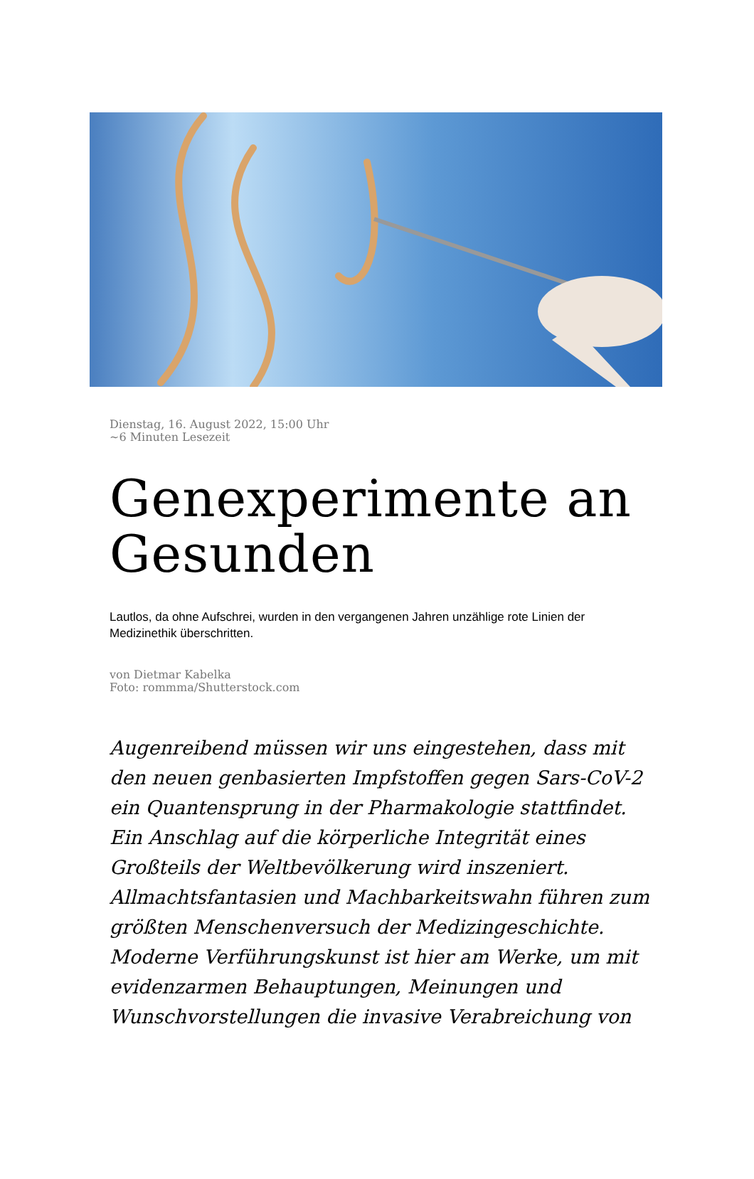Dienstag, 16. August 2022, 15:00 Uhr
~6 Minuten Lesezeit
Genexperimente an Gesunden
Lautlos, da ohne Aufschrei, wurden in den vergangenen Jahren unzählige rote Linien der Medizinethik überschritten.
von Dietmar Kabelka
Foto: rommma/Shutterstock.com
Augenreibend müssen wir uns eingestehen, dass mit den neuen genbasierten Impfstoffen gegen Sars-CoV-2 ein Quantensprung in der Pharmakologie stattfindet. Ein Anschlag auf die körperliche Integrität eines Großteils der Weltbevölkerung wird inszeniert. Allmachtsfantasien und Machbarkeitswahn führen zum größten Menschenversuch der Medizingeschichte. Moderne Verführungskunst ist hier am Werke, um mit evidenzarmen Behauptungen, Meinungen und Wunschvorstellungen die invasive Verabreichung von